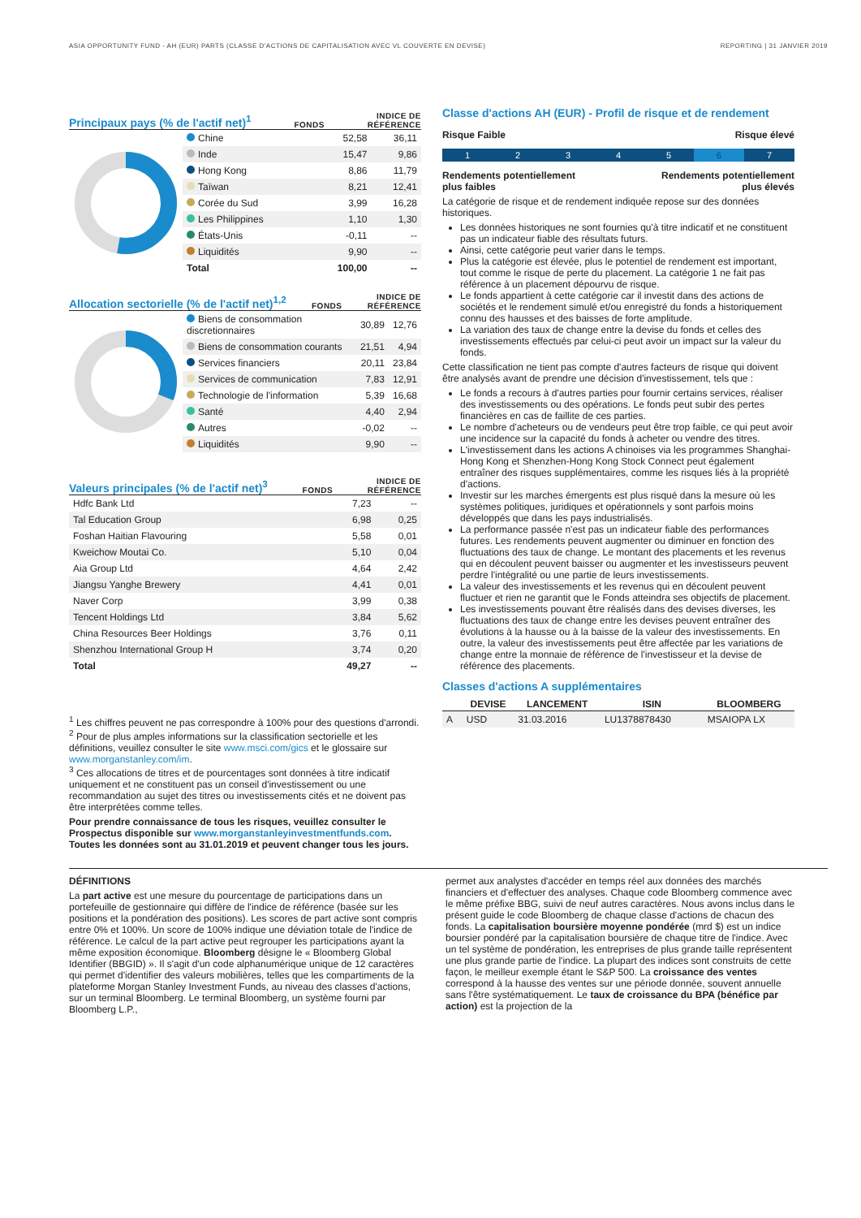ASIA OPPORTUNITY FUND - AH (EUR) PARTS (CLASSE D'ACTIONS DE CAPITALISATION AVEC VL COUVERTE EN DEVISE) REPORTING | 31 JANVIER 2019
Principaux pays (% de l'actif net)<sup>1</sup>
FONDS INDICE DE
RÉFÉRENCE
| Chine | 52,58 | 36,11 |
| Inde | 15,47 | 9,86 |
| Hong Kong | 8,86 | 11,79 |
| Taïwan | 8,21 | 12,41 |
| Corée du Sud | 3,99 | 16,28 |
| Les Philippines | 1,10 | 1,30 |
| États-Unis | -0,11 | -- |
| Liquidités | 9,90 | -- |
| Total | 100,00 | -- |
Allocation sectorielle (% de l'actif net)<sup>1,2</sup>
FONDS INDICE DE
RÉFÉRENCE
| Biens de consommation discretionnaires | 30,89 | 12,76 |
| Biens de consommation courants | 21,51 | 4,94 |
| Services financiers | 20,11 | 23,84 |
| Services de communication | 7,83 | 12,91 |
| Technologie de l'information | 5,39 | 16,68 |
| Santé | 4,40 | 2,94 |
| Autres | -0,02 | -- |
| Liquidités | 9,90 | -- |
Valeurs principales (% de l'actif net)<sup>3</sup>
FONDS INDICE DE
RÉFÉRENCE
| Hdfc Bank Ltd | 7,23 | -- |
| Tal Education Group | 6,98 | 0,25 |
| Foshan Haitian Flavouring | 5,58 | 0,01 |
| Kweichow Moutai Co. | 5,10 | 0,04 |
| Aia Group Ltd | 4,64 | 2,42 |
| Jiangsu Yanghe Brewery | 4,41 | 0,01 |
| Naver Corp | 3,99 | 0,38 |
| Tencent Holdings Ltd | 3,84 | 5,62 |
| China Resources Beer Holdings | 3,76 | 0,11 |
| Shenzhou International Group H | 3,74 | 0,20 |
| Total | 49,27 | -- |
<sup>1</sup> Les chiffres peuvent ne pas correspondre à 100% pour des questions d'arrondi.
<sup>2</sup> Pour de plus amples informations sur la classification sectorielle et les définitions, veuillez consulter le site www.msci.com/gics et le glossaire sur www.morganstanley.com/im.
<sup>3</sup> Ces allocations de titres et de pourcentages sont données à titre indicatif uniquement et ne constituent pas un conseil d'investissement ou une recommandation au sujet des titres ou investissements cités et ne doivent pas être interprétées comme telles.
Pour prendre connaissance de tous les risques, veuillez consulter le Prospectus disponible sur www.morganstanleyinvestmentfunds.com. Toutes les données sont au 31.01.2019 et peuvent changer tous les jours.
Classe d'actions AH (EUR) - Profil de risque et de rendement
Risque Faible Risque élevé
1 2 3 4 5 6 7
Rendements potentiellement
plus faibles Rendements potentiellement
plus élevés
La catégorie de risque et de rendement indiquée repose sur des données historiques.
Les données historiques ne sont fournies qu'à titre indicatif et ne constituent pas un indicateur fiable des résultats futurs.
Ainsi, cette catégorie peut varier dans le temps.
Plus la catégorie est élevée, plus le potentiel de rendement est important, tout comme le risque de perte du placement. La catégorie 1 ne fait pas référence à un placement dépourvu de risque.
Le fonds appartient à cette catégorie car il investit dans des actions de sociétés et le rendement simulé et/ou enregistré du fonds a historiquement connu des hausses et des baisses de forte amplitude.
La variation des taux de change entre la devise du fonds et celles des investissements effectués par celui-ci peut avoir un impact sur la valeur du fonds.
Cette classification ne tient pas compte d'autres facteurs de risque qui doivent être analysés avant de prendre une décision d'investissement, tels que :
Le fonds a recours à d'autres parties pour fournir certains services, réaliser des investissements ou des opérations. Le fonds peut subir des pertes financières en cas de faillite de ces parties.
Le nombre d'acheteurs ou de vendeurs peut être trop faible, ce qui peut avoir une incidence sur la capacité du fonds à acheter ou vendre des titres.
L'investissement dans les actions A chinoises via les programmes Shanghai-Hong Kong et Shenzhen-Hong Kong Stock Connect peut également entraîner des risques supplémentaires, comme les risques liés à la propriété d'actions.
Investir sur les marches émergents est plus risqué dans la mesure où les systèmes politiques, juridiques et opérationnels y sont parfois moins développés que dans les pays industrialisés.
La performance passée n'est pas un indicateur fiable des performances futures. Les rendements peuvent augmenter ou diminuer en fonction des fluctuations des taux de change. Le montant des placements et les revenus qui en découlent peuvent baisser ou augmenter et les investisseurs peuvent perdre l'intégralité ou une partie de leurs investissements.
La valeur des investissements et les revenus qui en découlent peuvent fluctuer et rien ne garantit que le Fonds atteindra ses objectifs de placement.
Les investissements pouvant être réalisés dans des devises diverses, les fluctuations des taux de change entre les devises peuvent entraîner des évolutions à la hausse ou à la baisse de la valeur des investissements. En outre, la valeur des investissements peut être affectée par les variations de change entre la monnaie de référence de l'investisseur et la devise de référence des placements.
Classes d'actions A supplémentaires
| | DEVISE | LANCEMENT | ISIN | BLOOMBERG |
| --- | --- | --- | --- | --- |
| A | USD | 31.03.2016 | LU1378878430 | MSAIOPA LX |
DÉFINITIONS
La part active est une mesure du pourcentage de participations dans un portefeuille de gestionnaire qui diffère de l'indice de référence (basée sur les positions et la pondération des positions). Les scores de part active sont compris entre 0% et 100%. Un score de 100% indique une déviation totale de l'indice de référence. Le calcul de la part active peut regrouper les participations ayant la même exposition économique. Bloomberg désigne le « Bloomberg Global Identifier (BBGID) ». Il s'agit d'un code alphanumérique unique de 12 caractères qui permet d'identifier des valeurs mobilières, telles que les compartiments de la plateforme Morgan Stanley Investment Funds, au niveau des classes d'actions, sur un terminal Bloomberg. Le terminal Bloomberg, un système fourni par Bloomberg L.P.,
permet aux analystes d'accéder en temps réel aux données des marchés financiers et d'effectuer des analyses. Chaque code Bloomberg commence avec le même préfixe BBG, suivi de neuf autres caractères. Nous avons inclus dans le présent guide le code Bloomberg de chaque classe d'actions de chacun des fonds. La capitalisation boursière moyenne pondérée (mrd $) est un indice boursier pondéré par la capitalisation boursière de chaque titre de l'indice. Avec un tel système de pondération, les entreprises de plus grande taille représentent une plus grande partie de l'indice. La plupart des indices sont construits de cette façon, le meilleur exemple étant le S&P 500. La croissance des ventes correspond à la hausse des ventes sur une période donnée, souvent annuelle sans l'être systématiquement. Le taux de croissance du BPA (bénéfice par action) est la projection de la